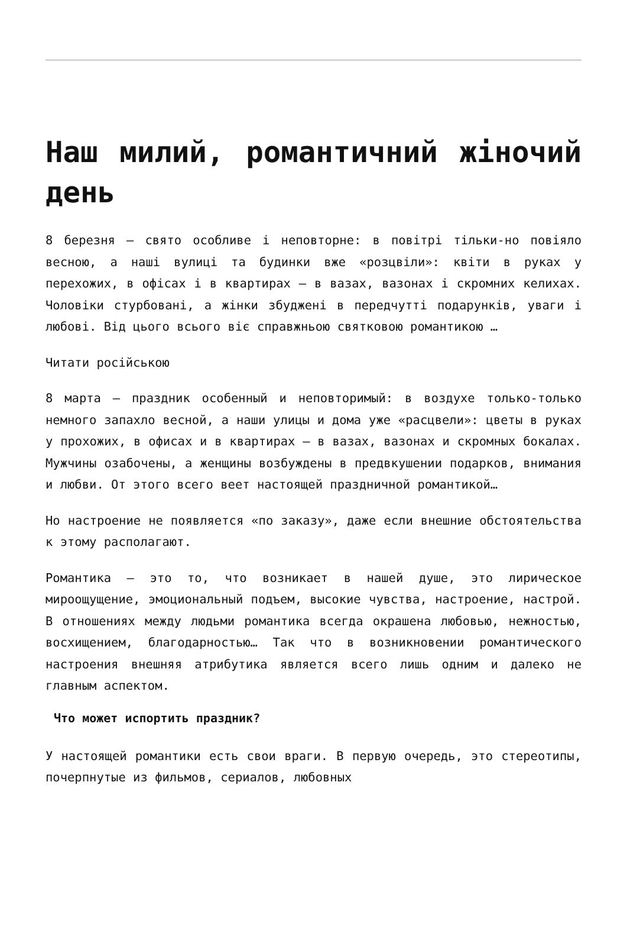Наш милий, романтичний жіночий день
8 березня – свято особливе і неповторне: в повітрі тільки-но повіяло весною, а наші вулиці та будинки вже «розцвіли»: квіти в руках у перехожих, в офісах і в квартирах – в вазах, вазонах і скромних келихах. Чоловіки стурбовані, а жінки збуджені в передчутті подарунків, уваги і любові. Від цього всього віє справжньою святковою романтикою …
Читати російською
8 марта – праздник особенный и неповторимый: в воздухе только-только немного запахло весной, а наши улицы и дома уже «расцвели»: цветы в руках у прохожих, в офисах и в квартирах – в вазах, вазонах и скромных бокалах. Мужчины озабочены, а женщины возбуждены в предвкушении подарков, внимания и любви. От этого всего веет настоящей праздничной романтикой…
Но настроение не появляется «по заказу», даже если внешние обстоятельства к этому располагают.
Романтика – это то, что возникает в нашей душе, это лирическое мироощущение, эмоциональный подъем, высокие чувства, настроение, настрой. В отношениях между людьми романтика всегда окрашена любовью, нежностью, восхищением, благодарностью… Так что в возникновении романтического настроения внешняя атрибутика является всего лишь одним и далеко не главным аспектом.
Что может испортить праздник?
У настоящей романтики есть свои враги. В первую очередь, это стереотипы, почерпнутые из фильмов, сериалов, любовных